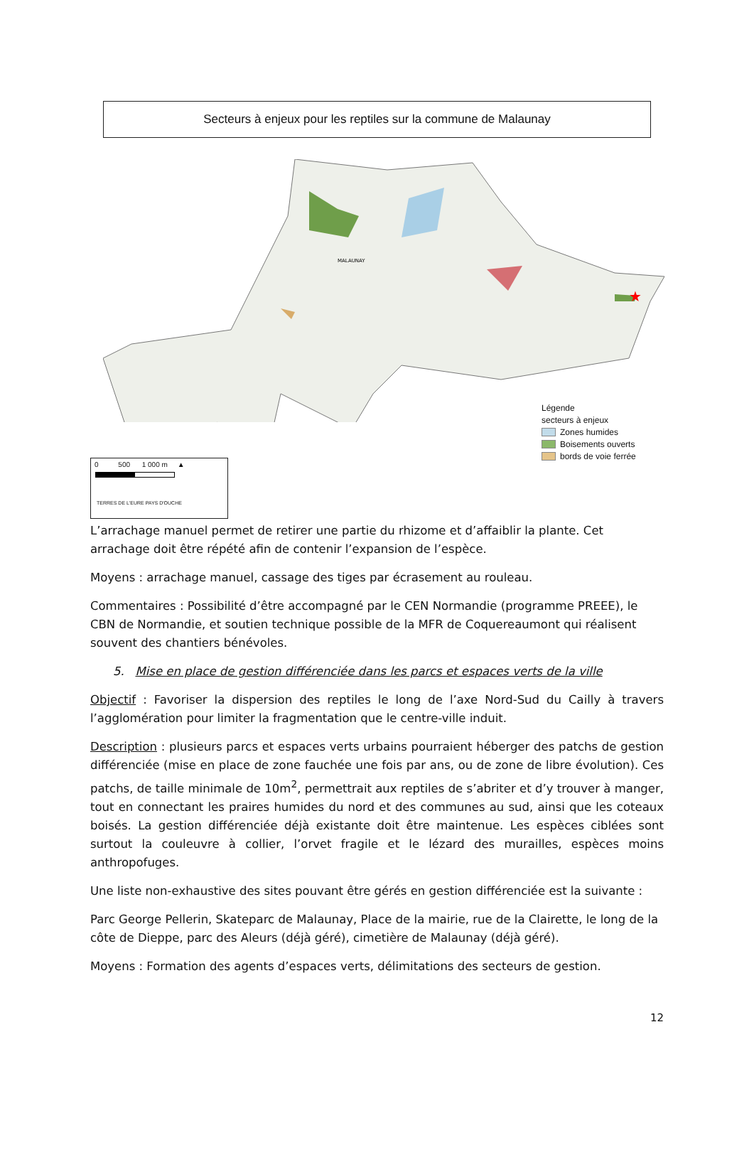Secteurs à enjeux pour les reptiles sur la commune de Malaunay
★
MALAUNAY
Légende
secteurs à enjeux
Zones humides
Boisements ouverts
bords de voie ferrée
0 500 1 000 m ▲
TERRES DE L'EURE PAYS D'OUCHE
L’arrachage manuel permet de retirer une partie du rhizome et d’affaiblir la plante. Cet arrachage doit être répété afin de contenir l’expansion de l’espèce.
Moyens : arrachage manuel, cassage des tiges par écrasement au rouleau.
Commentaires : Possibilité d’être accompagné par le CEN Normandie (programme PREEE), le CBN de Normandie, et soutien technique possible de la MFR de Coquereaumont qui réalisent souvent des chantiers bénévoles.
5. Mise en place de gestion différenciée dans les parcs et espaces verts de la ville
Objectif : Favoriser la dispersion des reptiles le long de l’axe Nord-Sud du Cailly à travers l’agglomération pour limiter la fragmentation que le centre-ville induit.
Description : plusieurs parcs et espaces verts urbains pourraient héberger des patchs de gestion différenciée (mise en place de zone fauchée une fois par ans, ou de zone de libre évolution). Ces patchs, de taille minimale de 10m<sup>2</sup>, permettrait aux reptiles de s’abriter et d’y trouver à manger, tout en connectant les praires humides du nord et des communes au sud, ainsi que les coteaux boisés. La gestion différenciée déjà existante doit être maintenue. Les espèces ciblées sont surtout la couleuvre à collier, l’orvet fragile et le lézard des murailles, espèces moins anthropofuges.
Une liste non-exhaustive des sites pouvant être gérés en gestion différenciée est la suivante :
Parc George Pellerin, Skateparc de Malaunay, Place de la mairie, rue de la Clairette, le long de la côte de Dieppe, parc des Aleurs (déjà géré), cimetière de Malaunay (déjà géré).
Moyens : Formation des agents d’espaces verts, délimitations des secteurs de gestion.
12